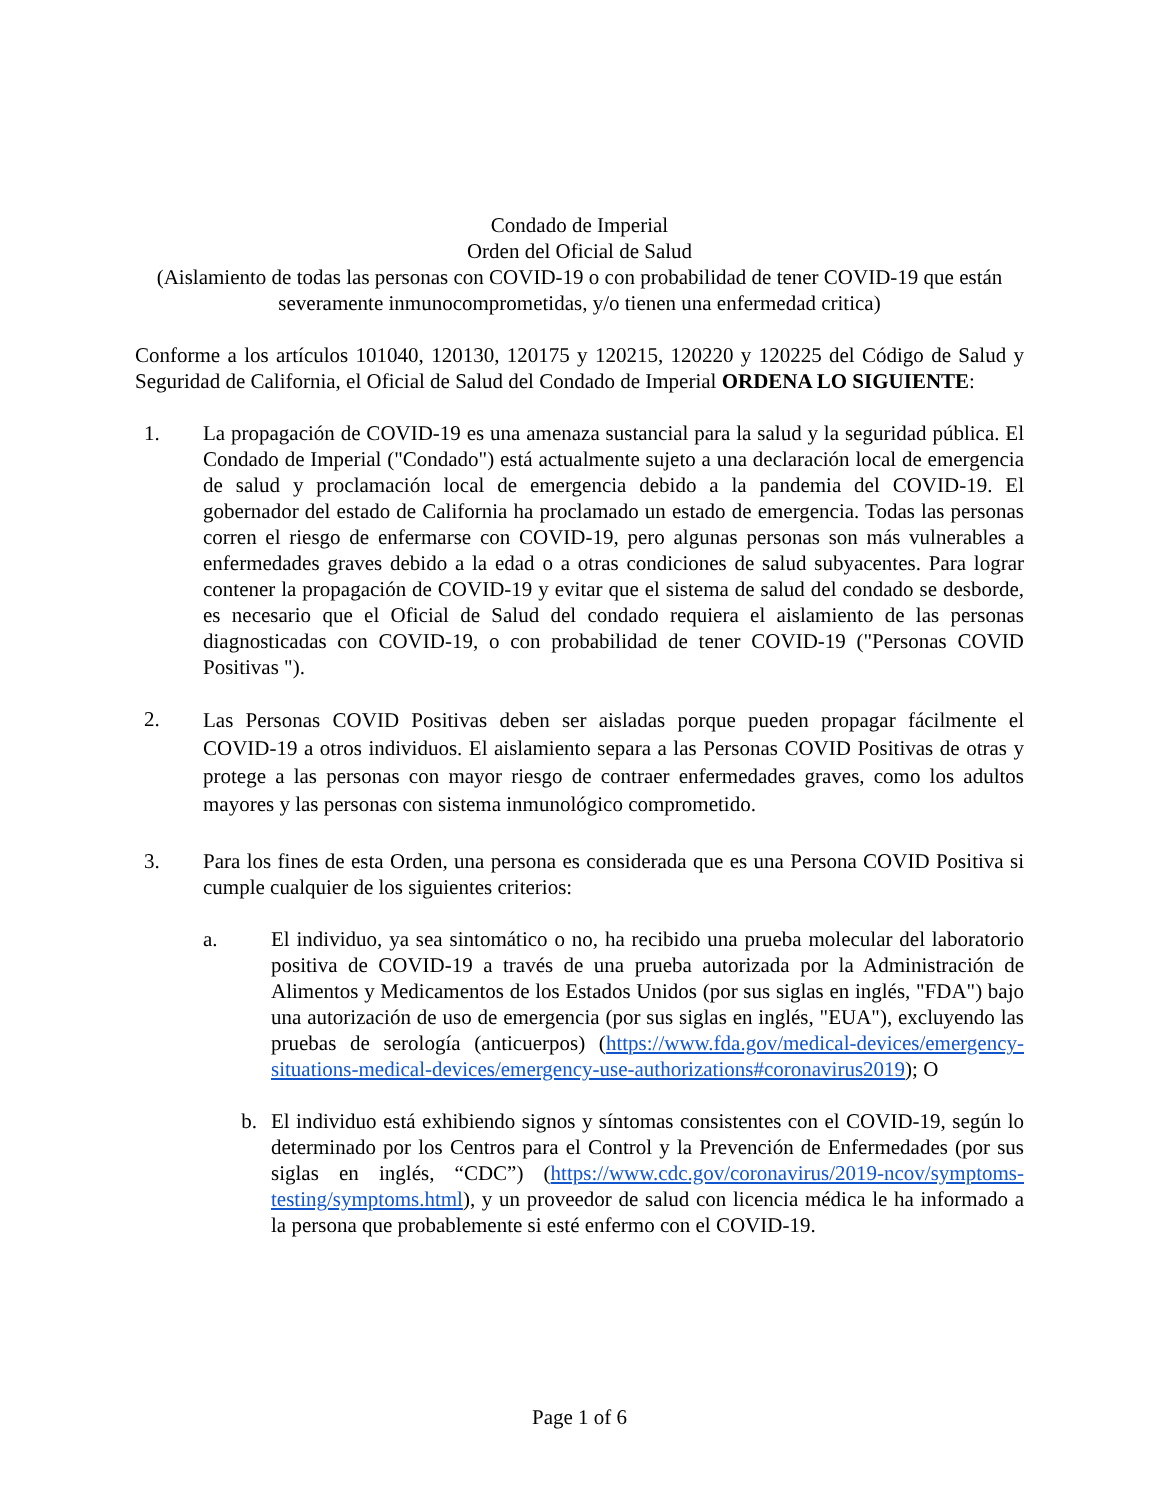Condado de Imperial
Orden del Oficial de Salud
(Aislamiento de todas las personas con COVID-19 o con probabilidad de tener COVID-19 que están severamente inmunocomprometidas, y/o tienen una enfermedad critica)
Conforme a los artículos 101040, 120130, 120175 y 120215, 120220 y 120225 del Código de Salud y Seguridad de California, el Oficial de Salud del Condado de Imperial ORDENA LO SIGUIENTE:
1. La propagación de COVID-19 es una amenaza sustancial para la salud y la seguridad pública. El Condado de Imperial ("Condado") está actualmente sujeto a una declaración local de emergencia de salud y proclamación local de emergencia debido a la pandemia del COVID-19. El gobernador del estado de California ha proclamado un estado de emergencia. Todas las personas corren el riesgo de enfermarse con COVID-19, pero algunas personas son más vulnerables a enfermedades graves debido a la edad o a otras condiciones de salud subyacentes. Para lograr contener la propagación de COVID-19 y evitar que el sistema de salud del condado se desborde, es necesario que el Oficial de Salud del condado requiera el aislamiento de las personas diagnosticadas con COVID-19, o con probabilidad de tener COVID-19 ("Personas COVID Positivas ").
2.
Las Personas COVID Positivas deben ser aisladas porque pueden propagar fácilmente el COVID-19 a otros individuos. El aislamiento separa a las Personas COVID Positivas de otras y protege a las personas con mayor riesgo de contraer enfermedades graves, como los adultos mayores y las personas con sistema inmunológico comprometido.
3. Para los fines de esta Orden, una persona es considerada que es una Persona COVID Positiva si cumple cualquier de los siguientes criterios:
a. El individuo, ya sea sintomático o no, ha recibido una prueba molecular del laboratorio positiva de COVID-19 a través de una prueba autorizada por la Administración de Alimentos y Medicamentos de los Estados Unidos (por sus siglas en inglés, "FDA") bajo una autorización de uso de emergencia (por sus siglas en inglés, "EUA"), excluyendo las pruebas de serología (anticuerpos) (https://www.fda.gov/medical-devices/emergency-situations-medical-devices/emergency-use-authorizations#coronavirus2019); O
b. El individuo está exhibiendo signos y síntomas consistentes con el COVID-19, según lo determinado por los Centros para el Control y la Prevención de Enfermedades (por sus siglas en inglés, “CDC”) (https://www.cdc.gov/coronavirus/2019-ncov/symptoms-testing/symptoms.html), y un proveedor de salud con licencia médica le ha informado a la persona que probablemente si esté enfermo con el COVID-19.
Page 1 of 6